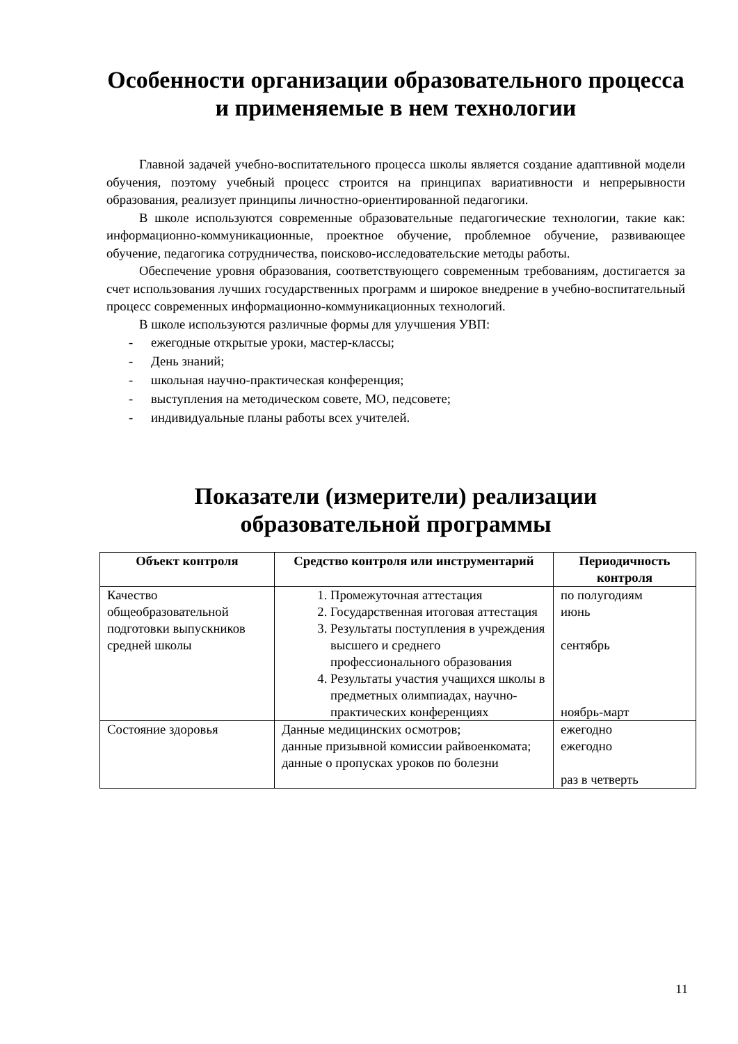Особенности организации образовательного процесса
и применяемые в нем технологии
Главной задачей учебно-воспитательного процесса школы является создание адаптивной модели обучения, поэтому учебный процесс строится на принципах вариативности и непрерывности образования, реализует принципы личностно-ориентированной педагогики.
В школе используются современные образовательные педагогические технологии, такие как: информационно-коммуникационные, проектное обучение, проблемное обучение, развивающее обучение, педагогика сотрудничества, поисково-исследовательские методы работы.
Обеспечение уровня образования, соответствующего современным требованиям, достигается за счет использования лучших государственных программ и широкое внедрение в учебно-воспитательный процесс современных информационно-коммуникационных технологий.
В школе используются различные формы для улучшения УВП:
- ежегодные открытые уроки, мастер-классы;
- День знаний;
- школьная научно-практическая конференция;
- выступления на методическом совете, МО, педсовете;
- индивидуальные планы работы всех учителей.
Показатели (измерители) реализации
образовательной программы
| Объект контроля | Средство контроля или инструментарий | Периодичность контроля |
| --- | --- | --- |
| Качество общеобразовательной подготовки выпускников средней школы | 1. Промежуточная аттестация 2. Государственная итоговая аттестация 3. Результаты поступления в учреждения высшего и среднего профессионального образования 4. Результаты участия учащихся школы в предметных олимпиадах, научно-практических конференциях | по полугодиям июнь сентябрь ноябрь-март |
| Состояние здоровья | Данные медицинских осмотров; данные призывной комиссии райвоенкомата; данные о пропусках уроков по болезни | ежегодно ежегодно раз в четверть |
11